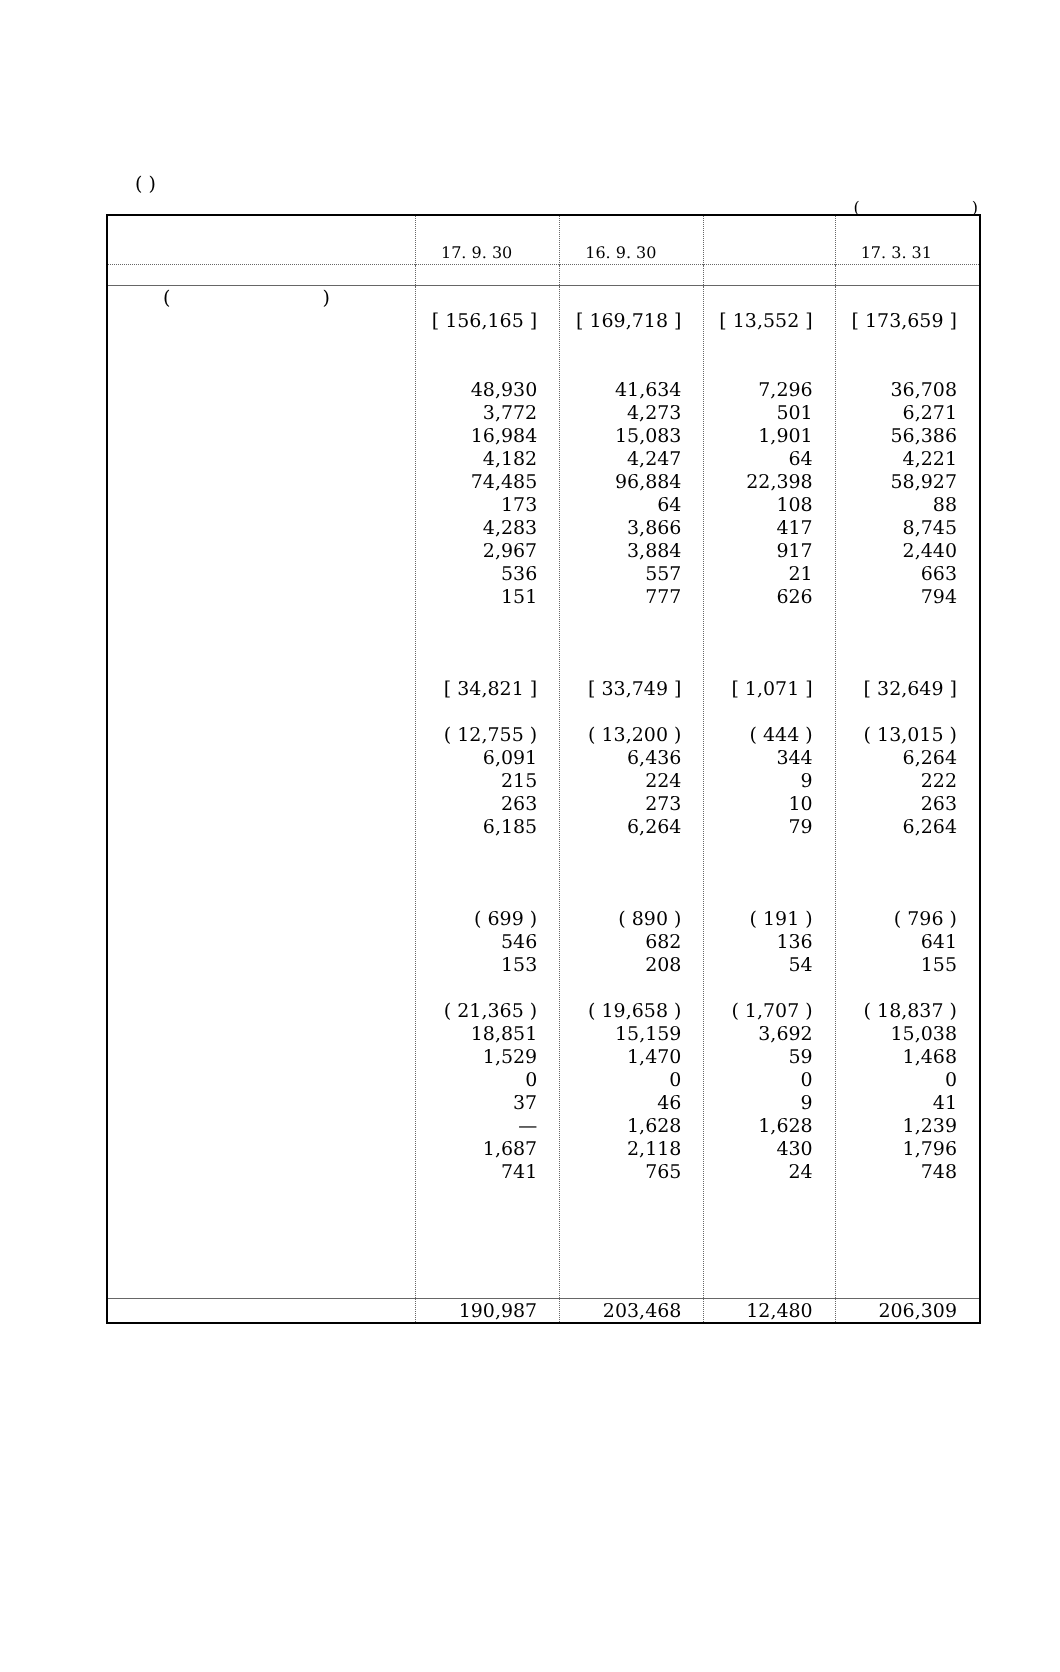( )
(　　　　　　　)
| | 17. 9. 30 | 16. 9. 30 | | 17. 3. 31 |
| ( ) | [ 156,165 ] 48,930 3,772 16,984 4,182 74,485 173 4,283 2,967 536 151 [ 34,821 ] ( 12,755 ) 6,091 215 263 6,185 ( 699 ) 546 153 ( 21,365 ) 18,851 1,529 0 37 — 1,687 741 | [ 169,718 ] 41,634 4,273 15,083 4,247 96,884 64 3,866 3,884 557 777 [ 33,749 ] ( 13,200 ) 6,436 224 273 6,264 ( 890 ) 682 208 ( 19,658 ) 15,159 1,470 0 46 1,628 2,118 765 | [ 13,552 ] 7,296 501 1,901 64 22,398 108 417 917 21 626 [ 1,071 ] ( 444 ) 344 9 10 79 ( 191 ) 136 54 ( 1,707 ) 3,692 59 0 9 1,628 430 24 | [ 173,659 ] 36,708 6,271 56,386 4,221 58,927 88 8,745 2,440 663 794 [ 32,649 ] ( 13,015 ) 6,264 222 263 6,264 ( 796 ) 641 155 ( 18,837 ) 15,038 1,468 0 41 1,239 1,796 748 |
| | 190,987 | 203,468 | 12,480 | 206,309 |